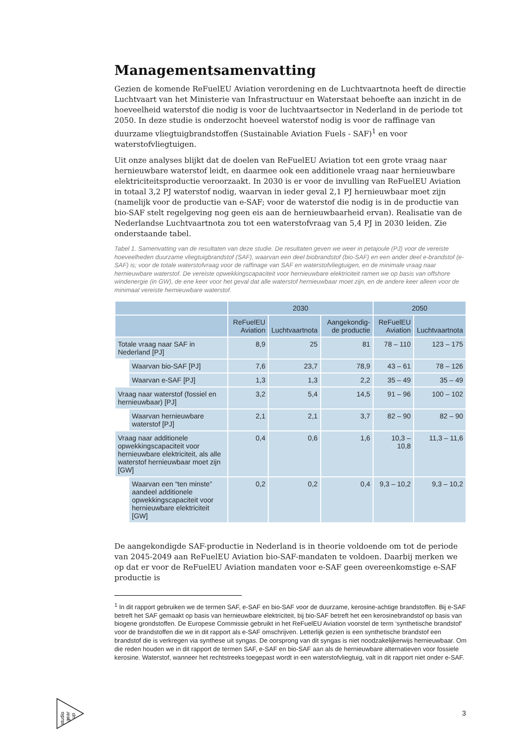Managementsamenvatting
Gezien de komende ReFuelEU Aviation verordening en de Luchtvaartnota heeft de directie Luchtvaart van het Ministerie van Infrastructuur en Waterstaat behoefte aan inzicht in de hoeveelheid waterstof die nodig is voor de luchtvaartsector in Nederland in de periode tot 2050. In deze studie is onderzocht hoeveel waterstof nodig is voor de raffinage van duurzame vliegtuigbrandstoffen (Sustainable Aviation Fuels - SAF)<sup>1</sup> en voor waterstofvliegtuigen.
Uit onze analyses blijkt dat de doelen van ReFuelEU Aviation tot een grote vraag naar hernieuwbare waterstof leidt, en daarmee ook een additionele vraag naar hernieuwbare elektriciteitsproductie veroorzaakt. In 2030 is er voor de invulling van ReFuelEU Aviation in totaal 3,2 PJ waterstof nodig, waarvan in ieder geval 2,1 PJ hernieuwbaar moet zijn (namelijk voor de productie van e-SAF; voor de waterstof die nodig is in de productie van bio-SAF stelt regelgeving nog geen eis aan de hernieuwbaarheid ervan). Realisatie van de Nederlandse Luchtvaartnota zou tot een waterstofvraag van 5,4 PJ in 2030 leiden. Zie onderstaande tabel.
Tabel 1. Samenvatting van de resultaten van deze studie. De resultaten geven we weer in petajoule (PJ) voor de vereiste hoeveelheden duurzame vliegtuigbrandstof (SAF), waarvan een deel biobrandstof (bio-SAF) en een ander deel e-brandstof (e-SAF) is; voor de totale waterstofvraag voor de raffinage van SAF en waterstofvliegtuigen, en de minimale vraag naar hernieuwbare waterstof. De vereiste opwekkingscapaciteit voor hernieuwbare elektriciteit ramen we op basis van offshore windenergie (in GW), de ene keer voor het geval dat alle waterstof hernieuwbaar moet zijn, en de andere keer alleen voor de minimaal vereiste hernieuwbare waterstof.
| | | 2030 | | | 2050 | |
| --- | --- | --- | --- | --- | --- | --- |
| | | ReFuelEU Aviation | Luchtvaartnota | Aangekondig-de productie | ReFuelEU Aviation | Luchtvaartnota |
| Totale vraag naar SAF in Nederland [PJ] | | 8,9 | 25 | 81 | 78 – 110 | 123 – 175 |
| | Waarvan bio-SAF [PJ] | 7,6 | 23,7 | 78,9 | 43 – 61 | 78 – 126 |
| | Waarvan e-SAF [PJ] | 1,3 | 1,3 | 2,2 | 35 – 49 | 35 – 49 |
| Vraag naar waterstof (fossiel en hernieuwbaar) [PJ] | | 3,2 | 5,4 | 14,5 | 91 – 96 | 100 – 102 |
| | Waarvan hernieuwbare waterstof [PJ] | 2,1 | 2,1 | 3,7 | 82 – 90 | 82 – 90 |
| Vraag naar additionele opwekkingscapaciteit voor hernieuwbare elektriciteit, als alle waterstof hernieuwbaar moet zijn [GW] | | 0,4 | 0,6 | 1,6 | 10,3 – 10,8 | 11,3 – 11,6 |
| | Waarvan een “ten minste” aandeel additionele opwekkingscapaciteit voor hernieuwbare elektriciteit [GW] | 0,2 | 0,2 | 0,4 | 9,3 – 10,2 | 9,3 – 10,2 |
De aangekondigde SAF-productie in Nederland is in theorie voldoende om tot de periode van 2045-2049 aan ReFuelEU Aviation bio-SAF-mandaten te voldoen. Daarbij merken we op dat er voor de ReFuelEU Aviation mandaten voor e-SAF geen overeenkomstige e-SAF productie is
<sup>1</sup> In dit rapport gebruiken we de termen SAF, e-SAF en bio-SAF voor de duurzame, kerosine-achtige brandstoffen. Bij e-SAF betreft het SAF gemaakt op basis van hernieuwbare elektriciteit, bij bio-SAF betreft het een kerosinebrandstof op basis van biogene grondstoffen. De Europese Commissie gebruikt in het ReFuelEU Aviation voorstel de term ‘synthetische brandstof’ voor de brandstoffen die we in dit rapport als e-SAF omschrijven. Letterlijk gezien is een synthetische brandstof een brandstof die is verkregen via synthese uit syngas. De oorsprong van dit syngas is niet noodzakelijkerwijs hernieuwbaar. Om die reden houden we in dit rapport de termen SAF, e-SAF en bio-SAF aan als de hernieuwbare alternatieven voor fossiele kerosine. Waterstof, wanneer het rechtstreeks toegepast wordt in een waterstofvliegtuig, valt in dit rapport niet onder e-SAF.
studio
gear
up
3